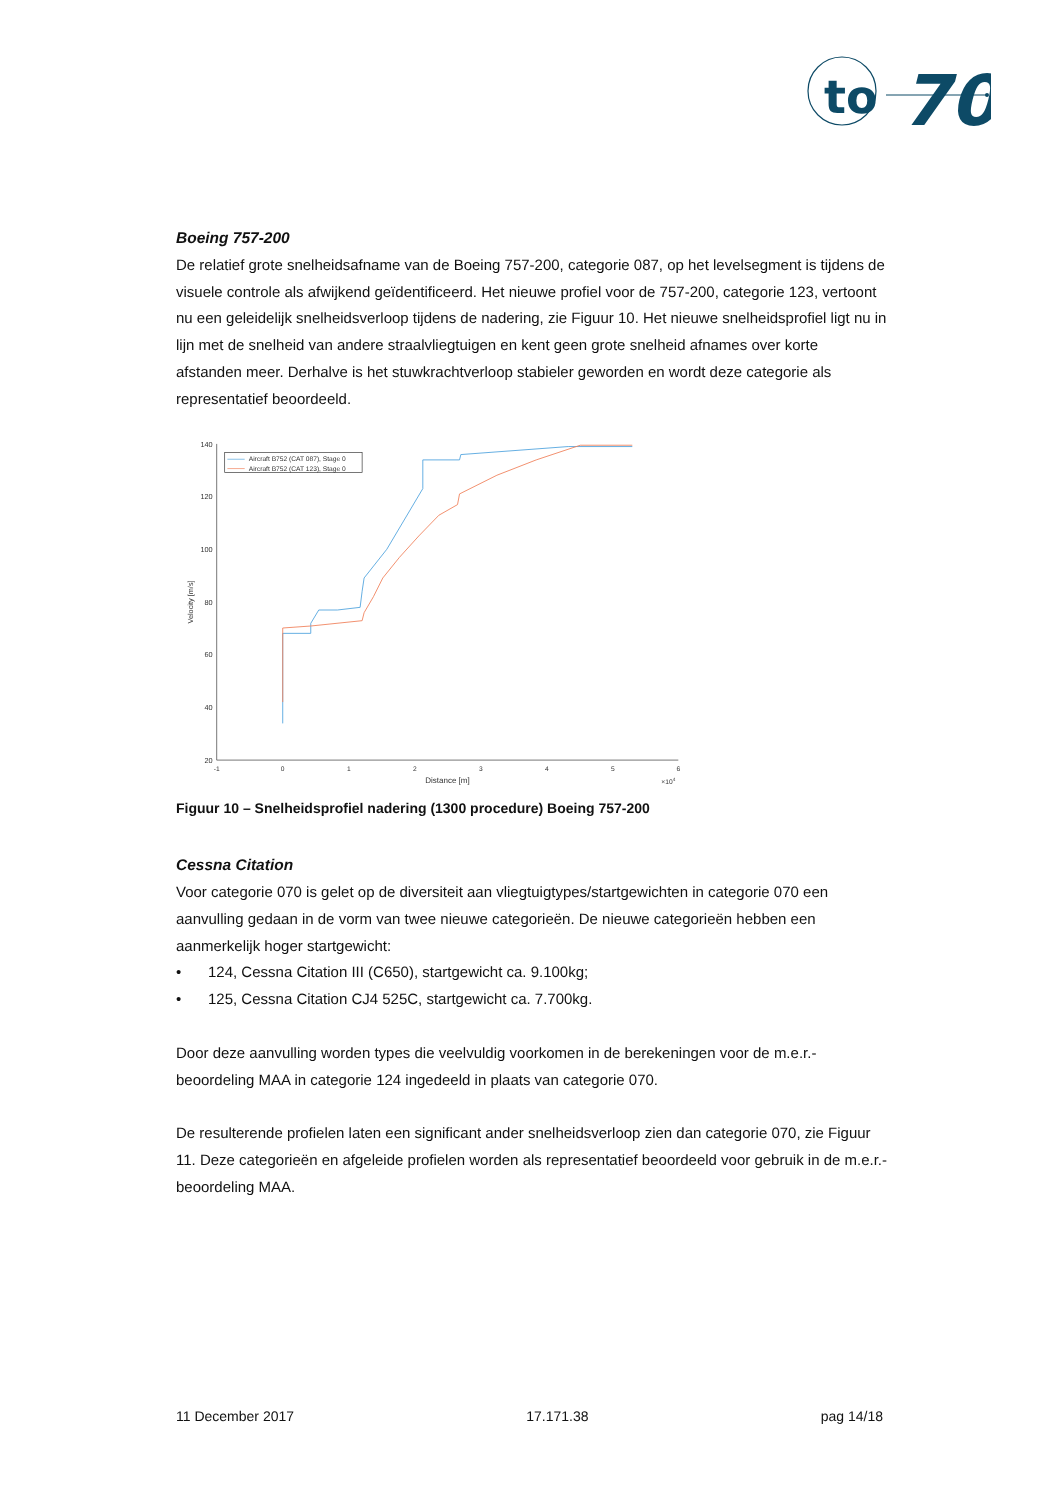to
70
Boeing 757-200
De relatief grote snelheidsafname van de Boeing 757-200, categorie 087, op het levelsegment is tijdens de visuele controle als afwijkend geïdentificeerd. Het nieuwe profiel voor de 757-200, categorie 123, vertoont nu een geleidelijk snelheidsverloop tijdens de nadering, zie Figuur 10. Het nieuwe snelheidsprofiel ligt nu in lijn met de snelheid van andere straalvliegtuigen en kent geen grote snelheid afnames over korte afstanden meer. Derhalve is het stuwkrachtverloop stabieler geworden en wordt deze categorie als representatief beoordeeld.
140
120
100
80
60
40
20
-1
0
1
2
3
4
5
6
Distance [m]
×104
Velocity [m/s]
Aircraft B752 (CAT 087), Stage 0
Aircraft B752 (CAT 123), Stage 0
Figuur 10 – Snelheidsprofiel nadering (1300 procedure) Boeing 757-200
Cessna Citation
Voor categorie 070 is gelet op de diversiteit aan vliegtuigtypes/startgewichten in categorie 070 een aanvulling gedaan in de vorm van twee nieuwe categorieën. De nieuwe categorieën hebben een aanmerkelijk hoger startgewicht:
• 124, Cessna Citation III (C650), startgewicht ca. 9.100kg;
• 125, Cessna Citation CJ4 525C, startgewicht ca. 7.700kg.
Door deze aanvulling worden types die veelvuldig voorkomen in de berekeningen voor de m.e.r.-beoordeling MAA in categorie 124 ingedeeld in plaats van categorie 070.
De resulterende profielen laten een significant ander snelheidsverloop zien dan categorie 070, zie Figuur 11. Deze categorieën en afgeleide profielen worden als representatief beoordeeld voor gebruik in de m.e.r.-beoordeling MAA.
11 December 2017 17.171.38 pag 14/18